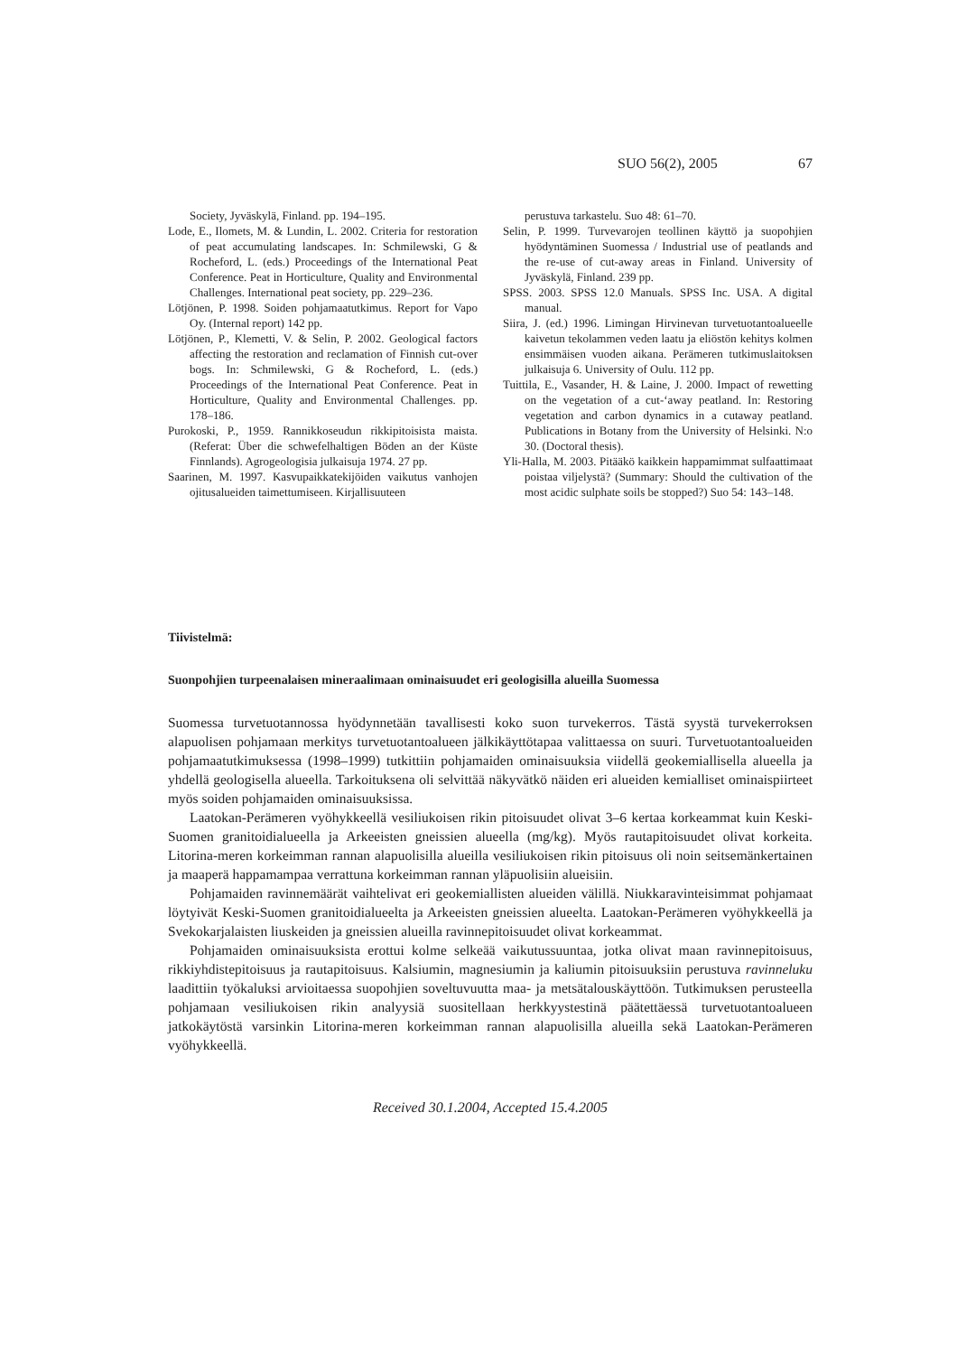SUO 56(2), 2005 67
Society, Jyväskylä, Finland. pp. 194–195.
Lode, E., Ilomets, M. & Lundin, L. 2002. Criteria for restoration of peat accumulating landscapes. In: Schmilewski, G & Rocheford, L. (eds.) Proceedings of the International Peat Conference. Peat in Horticulture, Quality and Environmental Challenges. International peat society, pp. 229–236.
Lötjönen, P. 1998. Soiden pohjamaatutkimus. Report for Vapo Oy. (Internal report) 142 pp.
Lötjönen, P., Klemetti, V. & Selin, P. 2002. Geological factors affecting the restoration and reclamation of Finnish cut-over bogs. In: Schmilewski, G & Rocheford, L. (eds.) Proceedings of the International Peat Conference. Peat in Horticulture, Quality and Environmental Challenges. pp. 178–186.
Purokoski, P., 1959. Rannikkoseudun rikkipitoisista maista. (Referat: Über die schwefelhaltigen Böden an der Küste Finnlands). Agrogeologisia julkaisuja 1974. 27 pp.
Saarinen, M. 1997. Kasvupaikkatekijöiden vaikutus vanhojen ojitusalueiden taimettumiseen. Kirjallisuuteen
perustuva tarkastelu. Suo 48: 61–70.
Selin, P. 1999. Turvevarojen teollinen käyttö ja suopohjien hyödyntäminen Suomessa / Industrial use of peatlands and the re-use of cut-away areas in Finland. University of Jyväskylä, Finland. 239 pp.
SPSS. 2003. SPSS 12.0 Manuals. SPSS Inc. USA. A digital manual.
Siira, J. (ed.) 1996. Limingan Hirvinevan turvetuotantoalueelle kaivetun tekolammen veden laatu ja eliöstön kehitys kolmen ensimmäisen vuoden aikana. Perämeren tutkimuslaitoksen julkaisuja 6. University of Oulu. 112 pp.
Tuittila, E., Vasander, H. & Laine, J. 2000. Impact of rewetting on the vegetation of a cut-‘away peatland. In: Restoring vegetation and carbon dynamics in a cutaway peatland. Publications in Botany from the University of Helsinki. N:o 30. (Doctoral thesis).
Yli-Halla, M. 2003. Pitääkö kaikkein happamimmat sulfaattimaat poistaa viljelystä? (Summary: Should the cultivation of the most acidic sulphate soils be stopped?) Suo 54: 143–148.
Tiivistelmä:
Suonpohjien turpeenalaisen mineraalimaan ominaisuudet eri geologisilla alueilla Suomessa
Suomessa turvetuotannossa hyödynnetään tavallisesti koko suon turvekerros. Tästä syystä turvekerroksen alapuolisen pohjamaan merkitys turvetuotantoalueen jälkikäyttötapaa valittaessa on suuri. Turvetuotantoalueiden pohjamaatutkimuksessa (1998–1999) tutkittiin pohjamaiden ominaisuuksia viidellä geokemiallisella alueella ja yhdellä geologisella alueella. Tarkoituksena oli selvittää näkyvätkö näiden eri alueiden kemialliset ominaispiirteet myös soiden pohjamaiden ominaisuuksissa.
Laatokan-Perämeren vyöhykkeellä vesiliukoisen rikin pitoisuudet olivat 3–6 kertaa korkeammat kuin Keski-Suomen granitoidialueella ja Arkeeisten gneissien alueella (mg/kg). Myös rautapitoisuudet olivat korkeita. Litorina-meren korkeimman rannan alapuolisilla alueilla vesiliukoisen rikin pitoisuus oli noin seitsemänkertainen ja maaperä happamampaa verrattuna korkeimman rannan yläpuolisiin alueisiin.
Pohjamaiden ravinnemäärät vaihtelivat eri geokemiallisten alueiden välillä. Niukkaravinteisimmat pohjamaat löytyivät Keski-Suomen granitoidialueelta ja Arkeeisten gneissien alueelta. Laatokan-Perämeren vyöhykkeellä ja Svekokarjalaisten liuskeiden ja gneissien alueilla ravinnepitoisuudet olivat korkeammat.
Pohjamaiden ominaisuuksista erottui kolme selkeää vaikutussuuntaa, jotka olivat maan ravinnepitoisuus, rikkiyhdistepitoisuus ja rautapitoisuus. Kalsiumin, magnesiumin ja kaliumin pitoisuuksiin perustuva ravinneluku laadittiin työkaluksi arvioitaessa suopohjien soveltuvuutta maa- ja metsätalouskäyttöön. Tutkimuksen perusteella pohjamaan vesiliukoisen rikin analyysiä suositellaan herkkyystestinä päätettäessä turvetuotantoalueen jatkokäytöstä varsinkin Litorina-meren korkeimman rannan alapuolisilla alueilla sekä Laatokan-Perämeren vyöhykkeellä.
Received 30.1.2004, Accepted 15.4.2005